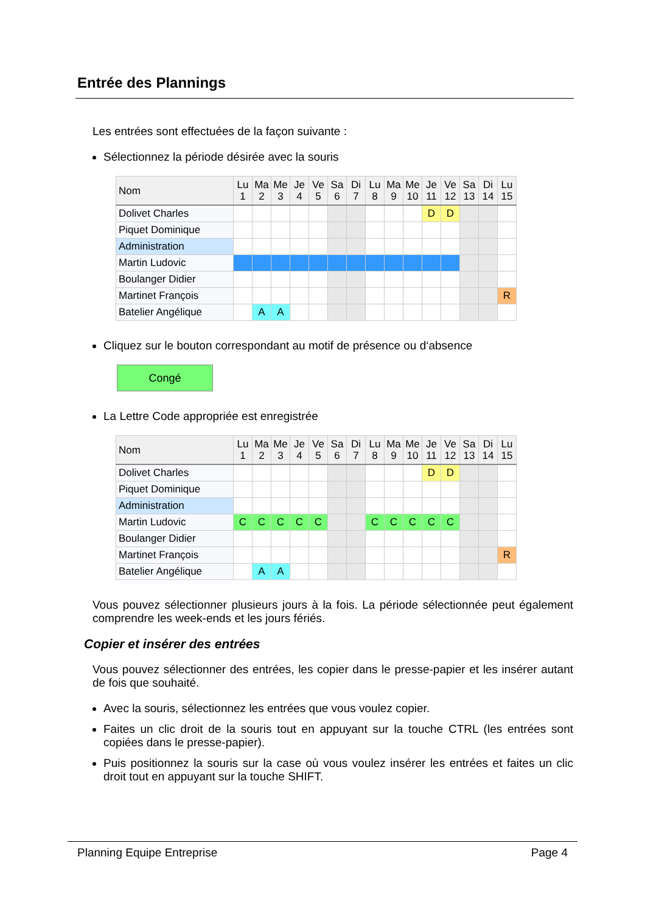Entrée des Plannings
Les entrées sont effectuées de la façon suivante :
Sélectionnez la période désirée avec la souris
| Nom | Lu 1 | Ma 2 | Me 3 | Je 4 | Ve 5 | Sa 6 | Di 7 | Lu 8 | Ma 9 | Me 10 | Je 11 | Ve 12 | Sa 13 | Di 14 | Lu 15 |
| --- | --- | --- | --- | --- | --- | --- | --- | --- | --- | --- | --- | --- | --- | --- | --- |
| Dolivet Charles | | | | | | | | | | | D | D | | | |
| Piquet Dominique | | | | | | | | | | | | | | | |
| Administration | | | | | | | | | | | | | | | |
| Martin Ludovic | | | | | | | | | | | | | | | |
| Boulanger Didier | | | | | | | | | | | | | | | |
| Martinet François | | | | | | | | | | | | | | | R |
| Batelier Angélique | | A | A | | | | | | | | | | | | |
Cliquez sur le bouton correspondant au motif de présence ou d‘absence
Congé
La Lettre Code appropriée est enregistrée
| Nom | Lu 1 | Ma 2 | Me 3 | Je 4 | Ve 5 | Sa 6 | Di 7 | Lu 8 | Ma 9 | Me 10 | Je 11 | Ve 12 | Sa 13 | Di 14 | Lu 15 |
| --- | --- | --- | --- | --- | --- | --- | --- | --- | --- | --- | --- | --- | --- | --- | --- |
| Dolivet Charles | | | | | | | | | | | D | D | | | |
| Piquet Dominique | | | | | | | | | | | | | | | |
| Administration | | | | | | | | | | | | | | | |
| Martin Ludovic | C | C | C | C | C | | | C | C | C | C | C | | | |
| Boulanger Didier | | | | | | | | | | | | | | | |
| Martinet François | | | | | | | | | | | | | | | R |
| Batelier Angélique | | A | A | | | | | | | | | | | | |
Vous pouvez sélectionner plusieurs jours à la fois. La période sélectionnée peut également comprendre les week-ends et les jours fériés.
Copier et insérer des entrées
Vous pouvez sélectionner des entrées, les copier dans le presse-papier et les insérer autant de fois que souhaité.
Avec la souris, sélectionnez les entrées que vous voulez copier.
Faites un clic droit de la souris tout en appuyant sur la touche CTRL (les entrées sont copiées dans le presse-papier).
Puis positionnez la souris sur la case où vous voulez insérer les entrées et faites un clic droit tout en appuyant sur la touche SHIFT.
Planning Equipe Entreprise Page 4